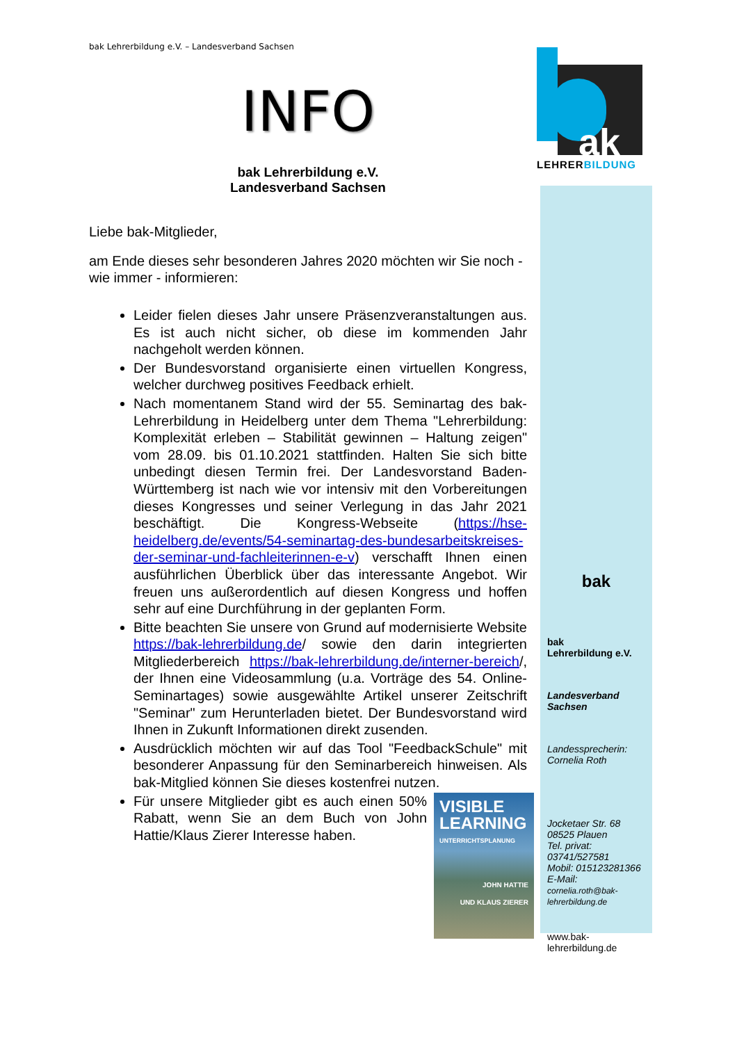ak
LEHRERBILDUNG
bak Lehrerbildung e.V. – Landesverband Sachsen
INFO
bak Lehrerbildung e.V.
Landesverband Sachsen
Liebe bak-Mitglieder,
am Ende dieses sehr besonderen Jahres 2020 möchten wir Sie noch - wie immer - informieren:
Leider fielen dieses Jahr unsere Präsenzveranstaltungen aus. Es ist auch nicht sicher, ob diese im kommenden Jahr nachgeholt werden können.
Der Bundesvorstand organisierte einen virtuellen Kongress, welcher durchweg positives Feedback erhielt.
Nach momentanem Stand wird der 55. Seminartag des bak-Lehrerbildung in Heidelberg unter dem Thema "Lehrerbildung: Komplexität erleben – Stabilität gewinnen – Haltung zeigen" vom 28.09. bis 01.10.2021 stattfinden. Halten Sie sich bitte unbedingt diesen Termin frei. Der Landesvorstand Baden-Württemberg ist nach wie vor intensiv mit den Vorbereitungen dieses Kongresses und seiner Verlegung in das Jahr 2021 beschäftigt. Die Kongress-Webseite (https://hse-heidelberg.de/events/54-seminartag-des-bundesarbeitskreises-der-seminar-und-fachleiterinnen-e-v) verschafft Ihnen einen ausführlichen Überblick über das interessante Angebot. Wir freuen uns außerordentlich auf diesen Kongress und hoffen sehr auf eine Durchführung in der geplanten Form.
Bitte beachten Sie unsere von Grund auf modernisierte Website https://bak-lehrerbildung.de/ sowie den darin integrierten Mitgliederbereich https://bak-lehrerbildung.de/interner-bereich/, der Ihnen eine Videosammlung (u.a. Vorträge des 54. Online-Seminartages) sowie ausgewählte Artikel unserer Zeitschrift "Seminar" zum Herunterladen bietet. Der Bundesvorstand wird Ihnen in Zukunft Informationen direkt zusenden.
Ausdrücklich möchten wir auf das Tool "FeedbackSchule" mit besonderer Anpassung für den Seminarbereich hinweisen. Als bak-Mitglied können Sie dieses kostenfrei nutzen.
VISIBLE LEARNING
UNTERRICHTSPLANUNG
JOHN HATTIE
UND KLAUS ZIERER
Für unsere Mitglieder gibt es auch einen 50% Rabatt, wenn Sie an dem Buch von John Hattie/Klaus Zierer Interesse haben.
bak
bak
Lehrerbildung e.V.
Landesverband
Sachsen
Landessprecherin:
Cornelia Roth
Jocketaer Str. 68
08525 Plauen
Tel. privat:
03741/527581
Mobil: 015123281366
E-Mail:
cornelia.roth@bak-lehrerbildung.de
www.bak-
lehrerbildung.de